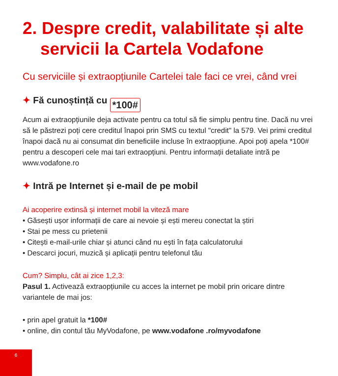2. Despre credit, valabilitate și alte servicii la Cartela Vodafone
Cu serviciile și extraopțiunile Cartelei tale faci ce vrei, când vrei
✦ Fă cunoștință cu *100#
Acum ai extraopțiunile deja activate pentru ca totul să fie simplu pentru tine. Dacă nu vrei să le păstrezi poți cere creditul înapoi prin SMS cu textul "credit" la 579. Vei primi creditul înapoi dacă nu ai consumat din beneficiile incluse în extraopțiune. Apoi poți apela *100# pentru a descoperi cele mai tari extraopțiuni. Pentru informații detaliate intră pe www.vodafone.ro
✦ Intră pe Internet și e-mail de pe mobil
Ai acoperire extinsă și internet mobil la viteză mare
• Găsești ușor informații de care ai nevoie și ești mereu conectat la știri
• Stai pe mess cu prietenii
• Citești e-mail-urile chiar și atunci când nu ești în fața calculatorului
• Descarci jocuri, muzică și aplicații pentru telefonul tău
Cum? Simplu, cât ai zice 1,2,3:
Pasul 1. Activează extraopțiunile cu acces la internet pe mobil prin oricare dintre variantele de mai jos:
• prin apel gratuit la *100#
• online, din contul tău MyVodafone, pe www.vodafone .ro/myvodafone
6